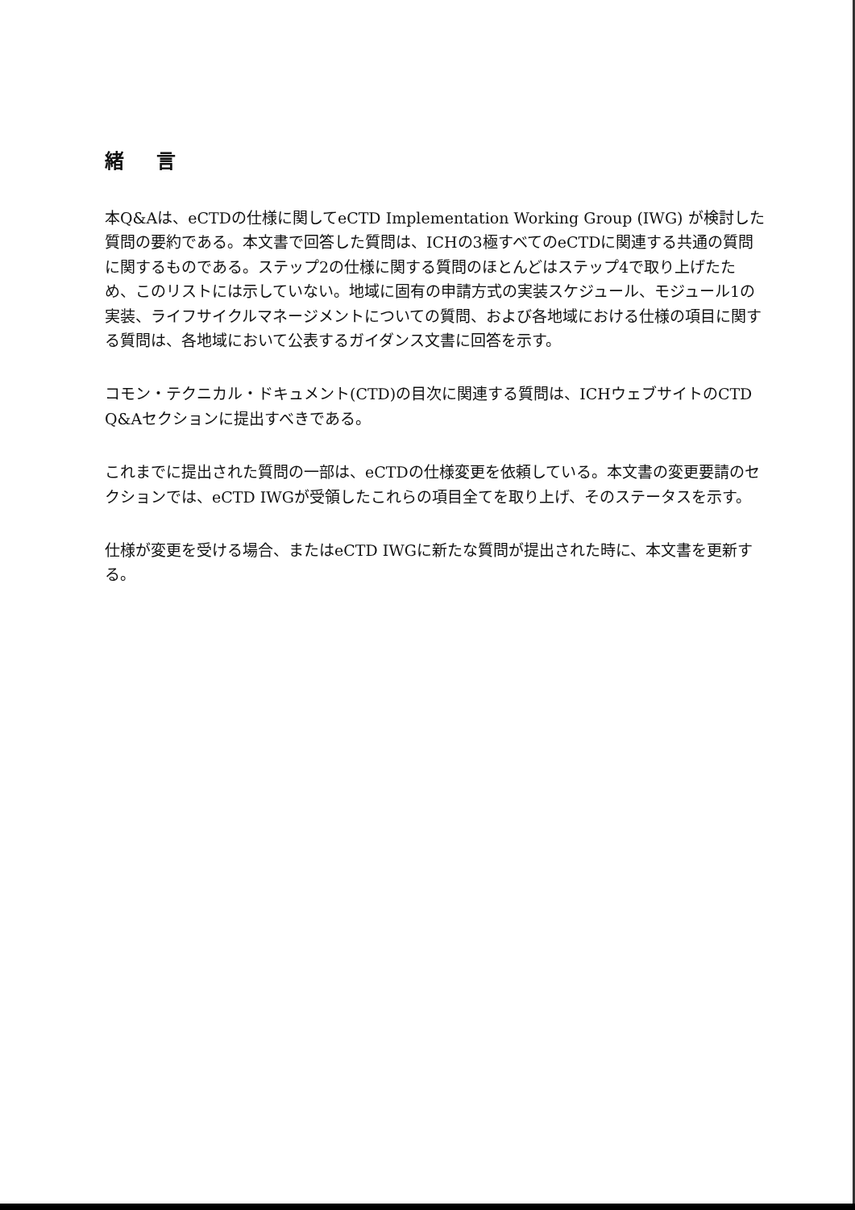緒 言
本Q&Aは、eCTDの仕様に関してeCTD Implementation Working Group (IWG) が検討した質問の要約である。本文書で回答した質問は、ICHの3極すべてのeCTDに関連する共通の質問に関するものである。ステップ2の仕様に関する質問のほとんどはステップ4で取り上げたため、このリストには示していない。地域に固有の申請方式の実装スケジュール、モジュール1の実装、ライフサイクルマネージメントについての質問、および各地域における仕様の項目に関する質問は、各地域において公表するガイダンス文書に回答を示す。
コモン・テクニカル・ドキュメント(CTD)の目次に関連する質問は、ICHウェブサイトのCTD Q&Aセクションに提出すべきである。
これまでに提出された質問の一部は、eCTDの仕様変更を依頼している。本文書の変更要請のセクションでは、eCTD IWGが受領したこれらの項目全てを取り上げ、そのステータスを示す。
仕様が変更を受ける場合、またはeCTD IWGに新たな質問が提出された時に、本文書を更新する。